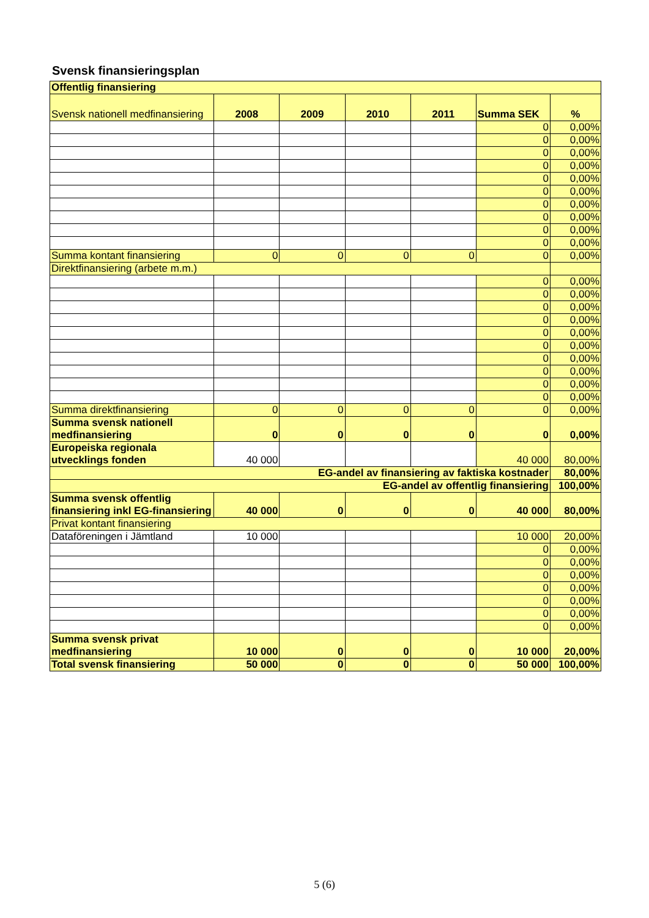Svensk finansieringsplan
| Offentlig finansiering | | | | | | |
| Svensk nationell medfinansiering | 2008 | 2009 | 2010 | 2011 | Summa SEK | % |
| | | | | | 0 | 0,00% |
| | | | | | 0 | 0,00% |
| | | | | | 0 | 0,00% |
| | | | | | 0 | 0,00% |
| | | | | | 0 | 0,00% |
| | | | | | 0 | 0,00% |
| | | | | | 0 | 0,00% |
| | | | | | 0 | 0,00% |
| | | | | | 0 | 0,00% |
| | | | | | 0 | 0,00% |
| Summa kontant finansiering | 0 | 0 | 0 | 0 | 0 | 0,00% |
| Direktfinansiering (arbete m.m.) | | | | | | |
| | | | | | 0 | 0,00% |
| | | | | | 0 | 0,00% |
| | | | | | 0 | 0,00% |
| | | | | | 0 | 0,00% |
| | | | | | 0 | 0,00% |
| | | | | | 0 | 0,00% |
| | | | | | 0 | 0,00% |
| | | | | | 0 | 0,00% |
| | | | | | 0 | 0,00% |
| | | | | | 0 | 0,00% |
| Summa direktfinansiering | 0 | 0 | 0 | 0 | 0 | 0,00% |
| Summa svensk nationell medfinansiering | 0 | 0 | 0 | 0 | 0 | 0,00% |
| Europeiska regionala utvecklings fonden | 40 000 | | | | 40 000 | 80,00% |
| EG-andel av finansiering av faktiska kostnader | | | | | | 80,00% |
| EG-andel av offentlig finansiering | | | | | | 100,00% |
| Summa svensk offentlig finansiering inkl EG-finansiering | 40 000 | 0 | 0 | 0 | 40 000 | 80,00% |
| Privat kontant finansiering | | | | | | |
| Dataföreningen i Jämtland | 10 000 | | | | 10 000 | 20,00% |
| | | | | | 0 | 0,00% |
| | | | | | 0 | 0,00% |
| | | | | | 0 | 0,00% |
| | | | | | 0 | 0,00% |
| | | | | | 0 | 0,00% |
| | | | | | 0 | 0,00% |
| | | | | | 0 | 0,00% |
| Summa svensk privat medfinansiering | 10 000 | 0 | 0 | 0 | 10 000 | 20,00% |
| Total svensk finansiering | 50 000 | 0 | 0 | 0 | 50 000 | 100,00% |
5 (6)